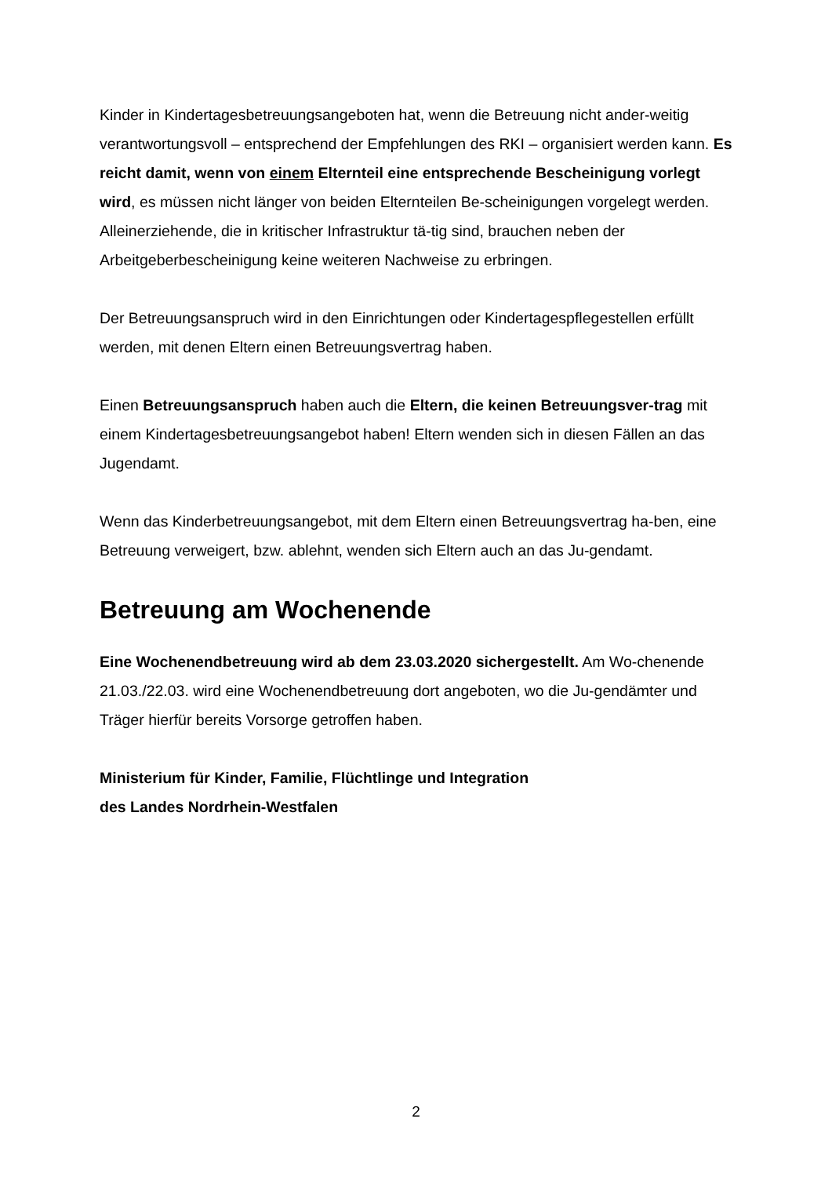Kinder in Kindertagesbetreuungsangeboten hat, wenn die Betreuung nicht ander-weitig verantwortungsvoll – entsprechend der Empfehlungen des RKI – organisiert werden kann. Es reicht damit, wenn von einem Elternteil eine entsprechende Bescheinigung vorlegt wird, es müssen nicht länger von beiden Elternteilen Be-scheinigungen vorgelegt werden. Alleinerziehende, die in kritischer Infrastruktur tä-tig sind, brauchen neben der Arbeitgeberbescheinigung keine weiteren Nachweise zu erbringen.
Der Betreuungsanspruch wird in den Einrichtungen oder Kindertagespflegestellen erfüllt werden, mit denen Eltern einen Betreuungsvertrag haben.
Einen Betreuungsanspruch haben auch die Eltern, die keinen Betreuungsver-trag mit einem Kindertagesbetreuungsangebot haben! Eltern wenden sich in diesen Fällen an das Jugendamt.
Wenn das Kinderbetreuungsangebot, mit dem Eltern einen Betreuungsvertrag ha-ben, eine Betreuung verweigert, bzw. ablehnt, wenden sich Eltern auch an das Ju-gendamt.
Betreuung am Wochenende
Eine Wochenendbetreuung wird ab dem 23.03.2020 sichergestellt. Am Wo-chenende 21.03./22.03. wird eine Wochenendbetreuung dort angeboten, wo die Ju-gendämter und Träger hierfür bereits Vorsorge getroffen haben.
Ministerium für Kinder, Familie, Flüchtlinge und Integration
des Landes Nordrhein-Westfalen
2